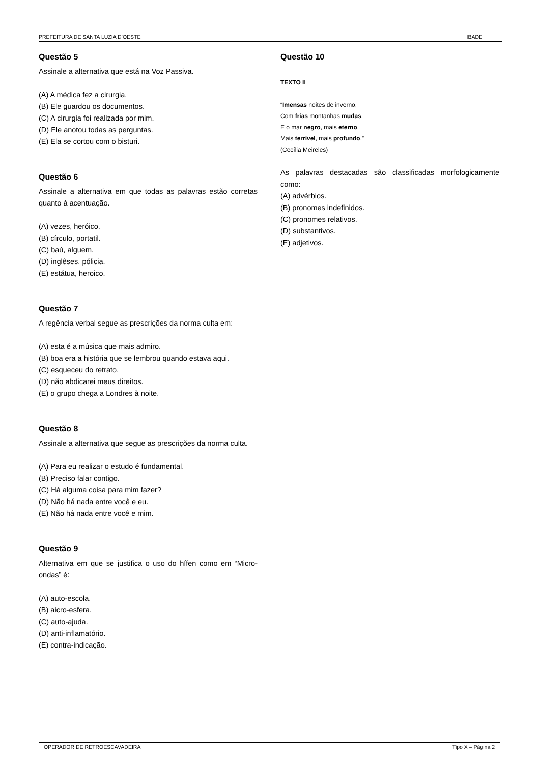PREFEITURA DE SANTA LUZIA D’OESTE IBADE
Questão 5
Assinale a alternativa que está na Voz Passiva.
(A) A médica fez a cirurgia.
(B) Ele guardou os documentos.
(C) A cirurgia foi realizada por mim.
(D) Ele anotou todas as perguntas.
(E) Ela se cortou com o bisturi.
Questão 6
Assinale a alternativa em que todas as palavras estão corretas quanto à acentuação.
(A) vezes, heróico.
(B) círculo, portatil.
(C) baú, alguem.
(D) inglêses, pólicia.
(E) estátua, heroico.
Questão 7
A regência verbal segue as prescrições da norma culta em:
(A) esta é a música que mais admiro.
(B) boa era a história que se lembrou quando estava aqui.
(C) esqueceu do retrato.
(D) não abdicarei meus direitos.
(E) o grupo chega a Londres à noite.
Questão 8
Assinale a alternativa que segue as prescrições da norma culta.
(A) Para eu realizar o estudo é fundamental.
(B) Preciso falar contigo.
(C) Há alguma coisa para mim fazer?
(D) Não há nada entre você e eu.
(E) Não há nada entre você e mim.
Questão 9
Alternativa em que se justifica o uso do hífen como em “Micro-ondas” é:
(A) auto-escola.
(B) aicro-esfera.
(C) auto-ajuda.
(D) anti-inflamatório.
(E) contra-indicação.
Questão 10
TEXTO II
“Imensas noites de inverno,
Com frias montanhas mudas,
E o mar negro, mais eterno,
Mais terrível, mais profundo.”
(Cecília Meireles)
As palavras destacadas são classificadas morfologicamente como:
(A) advérbios.
(B) pronomes indefinidos.
(C) pronomes relativos.
(D) substantivos.
(E) adjetivos.
OPERADOR DE RETROESCAVADEIRA Tipo X – Página 2